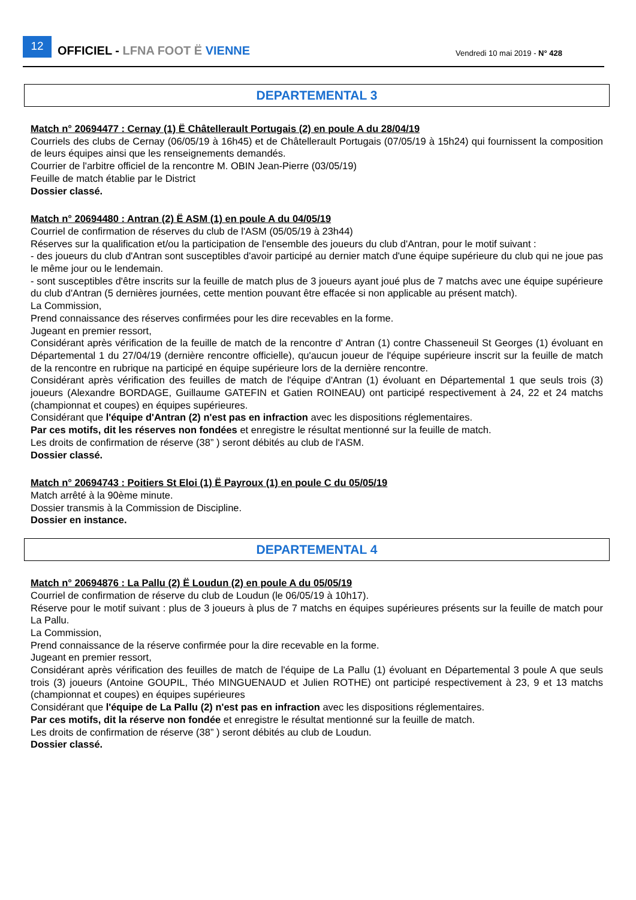12
OFFICIEL - LFNA FOOT Ë VIENNE
Vendredi 10 mai 2019 - N° 428
DEPARTEMENTAL 3
Match n° 20694477 : Cernay (1) Ë Châtellerault Portugais (2) en poule A du 28/04/19
Courriels des clubs de Cernay (06/05/19 à 16h45) et de Châtellerault Portugais (07/05/19 à 15h24) qui fournissent la composition de leurs équipes ainsi que les renseignements demandés.
Courrier de l'arbitre officiel de la rencontre M. OBIN Jean-Pierre (03/05/19)
Feuille de match établie par le District
Dossier classé.
Match n° 20694480 : Antran (2) Ë ASM (1) en poule A du 04/05/19
Courriel de confirmation de réserves du club de l'ASM (05/05/19 à 23h44)
Réserves sur la qualification et/ou la participation de l'ensemble des joueurs du club d'Antran, pour le motif suivant :
- des joueurs du club d'Antran sont susceptibles d'avoir participé au dernier match d'une équipe supérieure du club qui ne joue pas le même jour ou le lendemain.
- sont susceptibles d'être inscrits sur la feuille de match plus de 3 joueurs ayant joué plus de 7 matchs avec une équipe supérieure du club d'Antran (5 dernières journées, cette mention pouvant être effacée si non applicable au présent match).
La Commission,
Prend connaissance des réserves confirmées pour les dire recevables en la forme.
Jugeant en premier ressort,
Considérant après vérification de la feuille de match de la rencontre d' Antran (1) contre Chasseneuil St Georges (1) évoluant en Départemental 1 du 27/04/19 (dernière rencontre officielle), qu'aucun joueur de l'équipe supérieure inscrit sur la feuille de match de la rencontre en rubrique na participé en équipe supérieure lors de la dernière rencontre.
Considérant après vérification des feuilles de match de l'équipe d'Antran (1) évoluant en Départemental 1 que seuls trois (3) joueurs (Alexandre BORDAGE, Guillaume GATEFIN et Gatien ROINEAU) ont participé respectivement à 24, 22 et 24 matchs (championnat et coupes) en équipes supérieures.
Considérant que l'équipe d'Antran (2) n'est pas en infraction avec les dispositions réglementaires.
Par ces motifs, dit les réserves non fondées et enregistre le résultat mentionné sur la feuille de match.
Les droits de confirmation de réserve (38” ) seront débités au club de l'ASM.
Dossier classé.
Match n° 20694743 : Poitiers St Eloi (1) Ë Payroux (1) en poule C du 05/05/19
Match arrêté à la 90ème minute.
Dossier transmis à la Commission de Discipline.
Dossier en instance.
DEPARTEMENTAL 4
Match n° 20694876 : La Pallu (2) Ë Loudun (2) en poule A du 05/05/19
Courriel de confirmation de réserve du club de Loudun (le 06/05/19 à 10h17).
Réserve pour le motif suivant : plus de 3 joueurs à plus de 7 matchs en équipes supérieures présents sur la feuille de match pour La Pallu.
La Commission,
Prend connaissance de la réserve confirmée pour la dire recevable en la forme.
Jugeant en premier ressort,
Considérant après vérification des feuilles de match de l'équipe de La Pallu (1) évoluant en Départemental 3 poule A que seuls trois (3) joueurs (Antoine GOUPIL, Théo MINGUENAUD et Julien ROTHE) ont participé respectivement à 23, 9 et 13 matchs (championnat et coupes) en équipes supérieures
Considérant que l'équipe de La Pallu (2) n'est pas en infraction avec les dispositions réglementaires.
Par ces motifs, dit la réserve non fondée et enregistre le résultat mentionné sur la feuille de match.
Les droits de confirmation de réserve (38” ) seront débités au club de Loudun.
Dossier classé.